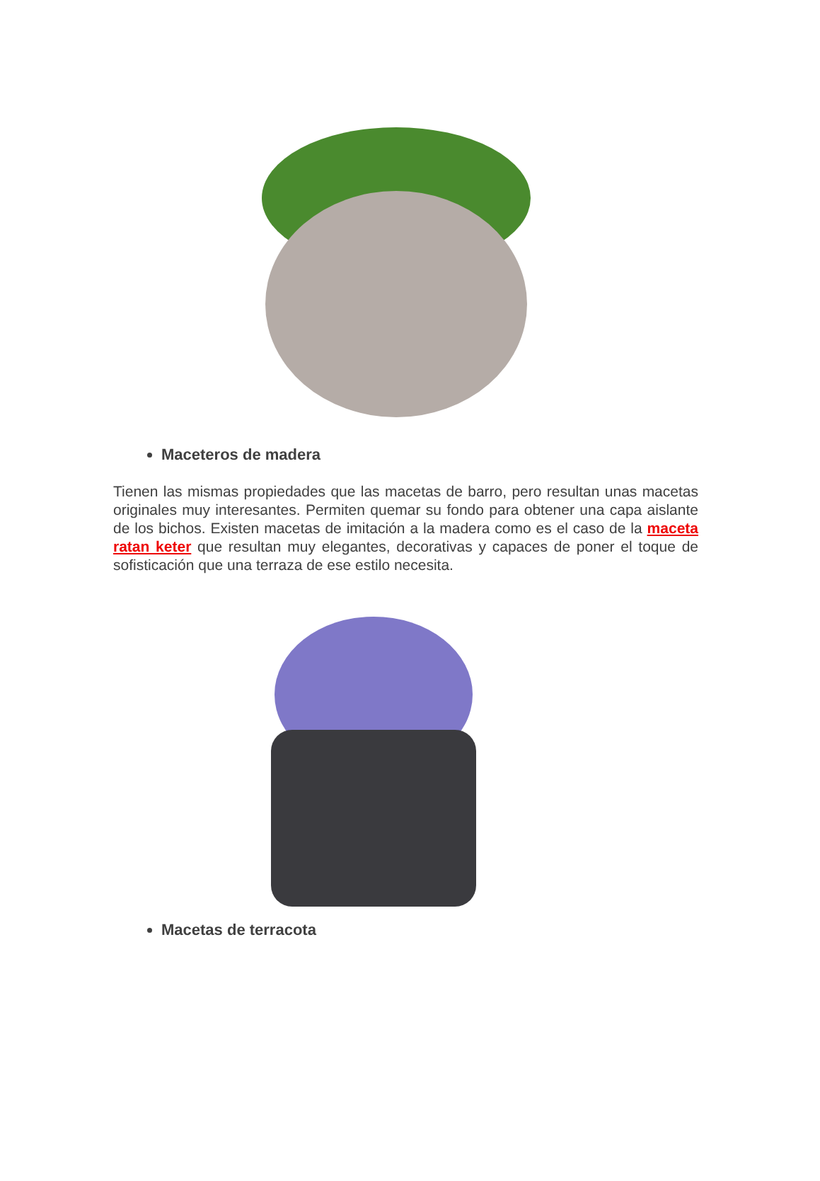Maceteros de madera
Tienen las mismas propiedades que las macetas de barro, pero resultan unas macetas originales muy interesantes. Permiten quemar su fondo para obtener una capa aislante de los bichos. Existen macetas de imitación a la madera como es el caso de la maceta ratan keter que resultan muy elegantes, decorativas y capaces de poner el toque de sofisticación que una terraza de ese estilo necesita.
Macetas de terracota